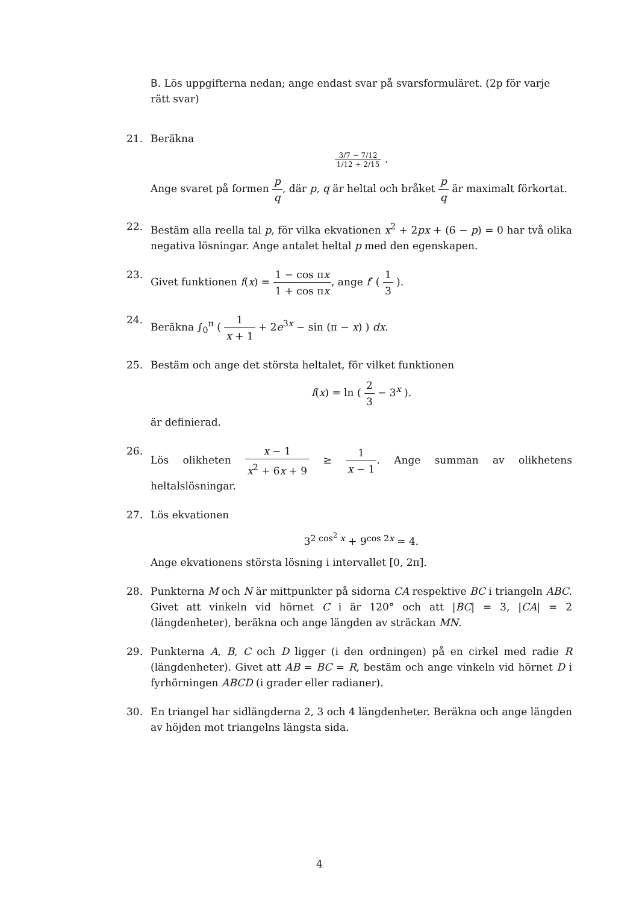B. Lös uppgifterna nedan; ange endast svar på svarsformuläret. (2p för varje rätt svar)
21. Beräkna
3/7 − 7/12 1/12 + 2/15 .
Ange svaret på formen p q, där p, q är heltal och bråket p q är maximalt förkortat.
22. Bestäm alla reella tal p, för vilka ekvationen x<sup>2</sup> + 2px + (6 − p) = 0 har två olika negativa lösningar. Ange antalet heltal p med den egenskapen.
23. Givet funktionen f(x) = 1 − cos πx 1 + cos πx, ange f′ ( 1 3 ).
24. Beräkna ∫<sub>0</sub><sup>π</sup> ( 1 x + 1 + 2e<sup>3x</sup> − sin (π − x) ) dx.
25. Bestäm och ange det största heltalet, för vilket funktionen
f(x) = ln ( 2 3 − 3<sup>x</sup> ).
är definierad.
26. Lös olikheten x − 1 x<sup>2</sup> + 6x + 9 ≥ 1 x − 1. Ange summan av olikhetens heltalslösningar.
27. Lös ekvationen
3<sup>2 cos<sup>2</sup> x</sup> + 9<sup>cos 2x</sup> = 4.
Ange ekvationens största lösning i intervallet [0, 2π].
28. Punkterna M och N är mittpunkter på sidorna CA respektive BC i triangeln ABC. Givet att vinkeln vid hörnet C i är 120° och att |BC| = 3, |CA| = 2 (längdenheter), beräkna och ange längden av sträckan MN.
29. Punkterna A, B, C och D ligger (i den ordningen) på en cirkel med radie R (längdenheter). Givet att AB = BC = R, bestäm och ange vinkeln vid hörnet D i fyrhörningen ABCD (i grader eller radianer).
30. En triangel har sidlängderna 2, 3 och 4 längdenheter. Beräkna och ange längden av höjden mot triangelns längsta sida.
4